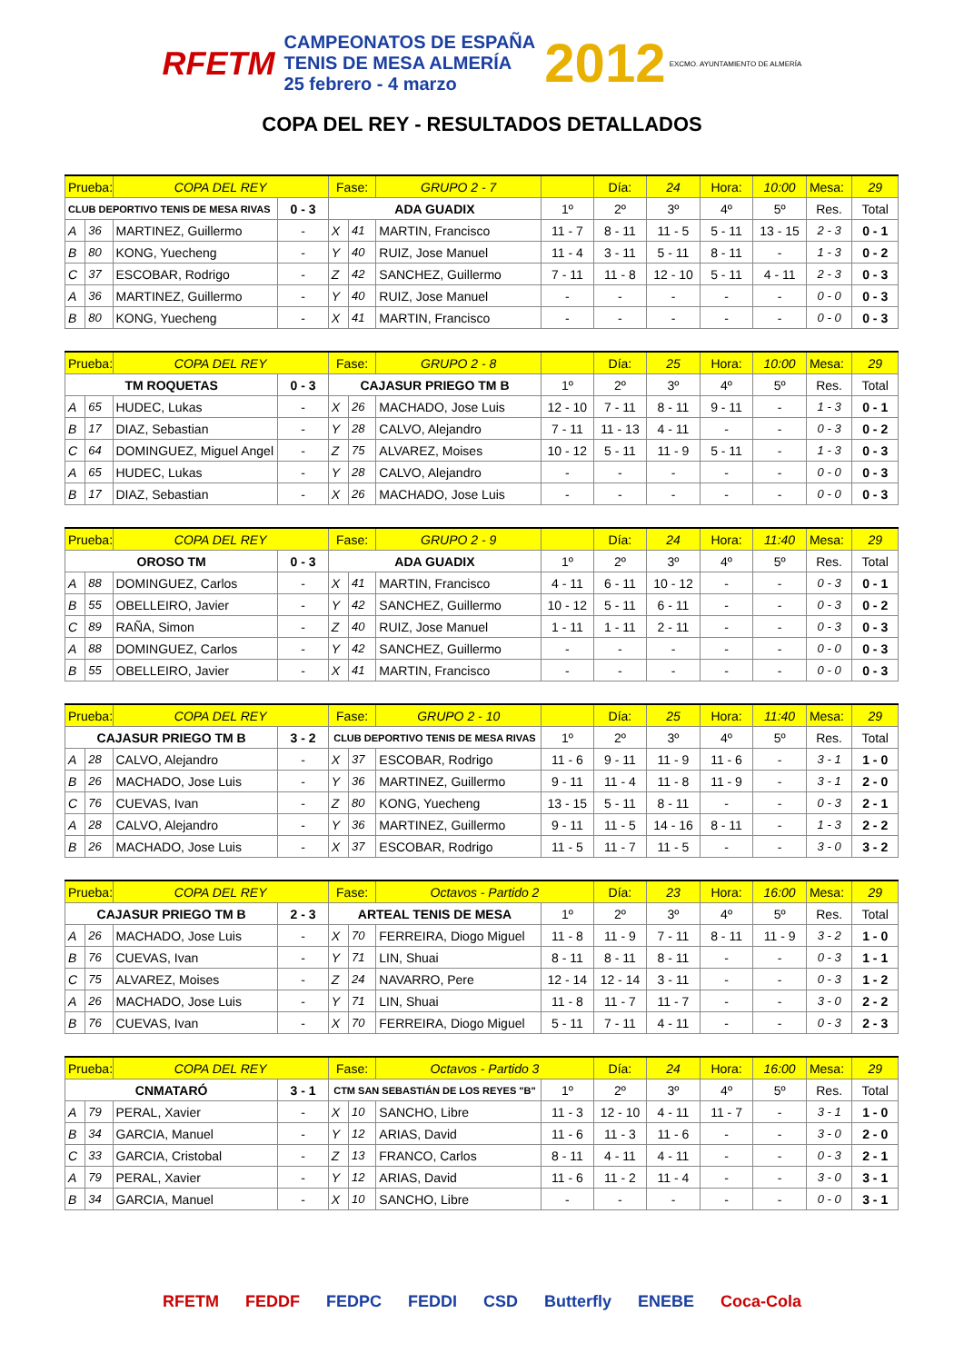RFETM CAMPEONATOS DE ESPAÑA
TENIS DE MESA ALMERÍA
25 febrero - 4 marzo 2012 EXCMO. AYUNTAMIENTO DE ALMERÍA
COPA DEL REY - RESULTADOS DETALLADOS
| Prueba: | | COPA DEL REY | | Fase: | | GRUPO 2 - 7 | | Día: | 24 | Hora: | 10:00 | Mesa: | 29 |
| CLUB DEPORTIVO TENIS DE MESA RIVAS | | | 0 - 3 | ADA GUADIX | | | 1º | 2º | 3º | 4º | 5º | Res. | Total |
| A | 36 | MARTINEZ, Guillermo | - | X | 41 | MARTIN, Francisco | 11 - 7 | 8 - 11 | 11 - 5 | 5 - 11 | 13 - 15 | 2 - 3 | 0 - 1 |
| B | 80 | KONG, Yuecheng | - | Y | 40 | RUIZ, Jose Manuel | 11 - 4 | 3 - 11 | 5 - 11 | 8 - 11 | - | 1 - 3 | 0 - 2 |
| C | 37 | ESCOBAR, Rodrigo | - | Z | 42 | SANCHEZ, Guillermo | 7 - 11 | 11 - 8 | 12 - 10 | 5 - 11 | 4 - 11 | 2 - 3 | 0 - 3 |
| A | 36 | MARTINEZ, Guillermo | - | Y | 40 | RUIZ, Jose Manuel | - | - | - | - | - | 0 - 0 | 0 - 3 |
| B | 80 | KONG, Yuecheng | - | X | 41 | MARTIN, Francisco | - | - | - | - | - | 0 - 0 | 0 - 3 |
| Prueba: | | COPA DEL REY | | Fase: | | GRUPO 2 - 8 | | Día: | 25 | Hora: | 10:00 | Mesa: | 29 |
| TM ROQUETAS | | | 0 - 3 | CAJASUR PRIEGO TM B | | | 1º | 2º | 3º | 4º | 5º | Res. | Total |
| A | 65 | HUDEC, Lukas | - | X | 26 | MACHADO, Jose Luis | 12 - 10 | 7 - 11 | 8 - 11 | 9 - 11 | - | 1 - 3 | 0 - 1 |
| B | 17 | DIAZ, Sebastian | - | Y | 28 | CALVO, Alejandro | 7 - 11 | 11 - 13 | 4 - 11 | - | - | 0 - 3 | 0 - 2 |
| C | 64 | DOMINGUEZ, Miguel Angel | - | Z | 75 | ALVAREZ, Moises | 10 - 12 | 5 - 11 | 11 - 9 | 5 - 11 | - | 1 - 3 | 0 - 3 |
| A | 65 | HUDEC, Lukas | - | Y | 28 | CALVO, Alejandro | - | - | - | - | - | 0 - 0 | 0 - 3 |
| B | 17 | DIAZ, Sebastian | - | X | 26 | MACHADO, Jose Luis | - | - | - | - | - | 0 - 0 | 0 - 3 |
| Prueba: | | COPA DEL REY | | Fase: | | GRUPO 2 - 9 | | Día: | 24 | Hora: | 11:40 | Mesa: | 29 |
| OROSO TM | | | 0 - 3 | ADA GUADIX | | | 1º | 2º | 3º | 4º | 5º | Res. | Total |
| A | 88 | DOMINGUEZ, Carlos | - | X | 41 | MARTIN, Francisco | 4 - 11 | 6 - 11 | 10 - 12 | - | - | 0 - 3 | 0 - 1 |
| B | 55 | OBELLEIRO, Javier | - | Y | 42 | SANCHEZ, Guillermo | 10 - 12 | 5 - 11 | 6 - 11 | - | - | 0 - 3 | 0 - 2 |
| C | 89 | RAÑA, Simon | - | Z | 40 | RUIZ, Jose Manuel | 1 - 11 | 1 - 11 | 2 - 11 | - | - | 0 - 3 | 0 - 3 |
| A | 88 | DOMINGUEZ, Carlos | - | Y | 42 | SANCHEZ, Guillermo | - | - | - | - | - | 0 - 0 | 0 - 3 |
| B | 55 | OBELLEIRO, Javier | - | X | 41 | MARTIN, Francisco | - | - | - | - | - | 0 - 0 | 0 - 3 |
| Prueba: | | COPA DEL REY | | Fase: | | GRUPO 2 - 10 | | Día: | 25 | Hora: | 11:40 | Mesa: | 29 |
| CAJASUR PRIEGO TM B | | | 3 - 2 | CLUB DEPORTIVO TENIS DE MESA RIVAS | | | 1º | 2º | 3º | 4º | 5º | Res. | Total |
| A | 28 | CALVO, Alejandro | - | X | 37 | ESCOBAR, Rodrigo | 11 - 6 | 9 - 11 | 11 - 9 | 11 - 6 | - | 3 - 1 | 1 - 0 |
| B | 26 | MACHADO, Jose Luis | - | Y | 36 | MARTINEZ, Guillermo | 9 - 11 | 11 - 4 | 11 - 8 | 11 - 9 | - | 3 - 1 | 2 - 0 |
| C | 76 | CUEVAS, Ivan | - | Z | 80 | KONG, Yuecheng | 13 - 15 | 5 - 11 | 8 - 11 | - | - | 0 - 3 | 2 - 1 |
| A | 28 | CALVO, Alejandro | - | Y | 36 | MARTINEZ, Guillermo | 9 - 11 | 11 - 5 | 14 - 16 | 8 - 11 | - | 1 - 3 | 2 - 2 |
| B | 26 | MACHADO, Jose Luis | - | X | 37 | ESCOBAR, Rodrigo | 11 - 5 | 11 - 7 | 11 - 5 | - | - | 3 - 0 | 3 - 2 |
| Prueba: | | COPA DEL REY | | Fase: | | Octavos - Partido 2 | | Día: | 23 | Hora: | 16:00 | Mesa: | 29 |
| CAJASUR PRIEGO TM B | | | 2 - 3 | ARTEAL TENIS DE MESA | | | 1º | 2º | 3º | 4º | 5º | Res. | Total |
| A | 26 | MACHADO, Jose Luis | - | X | 70 | FERREIRA, Diogo Miguel | 11 - 8 | 11 - 9 | 7 - 11 | 8 - 11 | 11 - 9 | 3 - 2 | 1 - 0 |
| B | 76 | CUEVAS, Ivan | - | Y | 71 | LIN, Shuai | 8 - 11 | 8 - 11 | 8 - 11 | - | - | 0 - 3 | 1 - 1 |
| C | 75 | ALVAREZ, Moises | - | Z | 24 | NAVARRO, Pere | 12 - 14 | 12 - 14 | 3 - 11 | - | - | 0 - 3 | 1 - 2 |
| A | 26 | MACHADO, Jose Luis | - | Y | 71 | LIN, Shuai | 11 - 8 | 11 - 7 | 11 - 7 | - | - | 3 - 0 | 2 - 2 |
| B | 76 | CUEVAS, Ivan | - | X | 70 | FERREIRA, Diogo Miguel | 5 - 11 | 7 - 11 | 4 - 11 | - | - | 0 - 3 | 2 - 3 |
| Prueba: | | COPA DEL REY | | Fase: | | Octavos - Partido 3 | | Día: | 24 | Hora: | 16:00 | Mesa: | 29 |
| CNMATARÓ | | | 3 - 1 | CTM SAN SEBASTIÁN DE LOS REYES "B" | | | 1º | 2º | 3º | 4º | 5º | Res. | Total |
| A | 79 | PERAL, Xavier | - | X | 10 | SANCHO, Libre | 11 - 3 | 12 - 10 | 4 - 11 | 11 - 7 | - | 3 - 1 | 1 - 0 |
| B | 34 | GARCIA, Manuel | - | Y | 12 | ARIAS, David | 11 - 6 | 11 - 3 | 11 - 6 | - | - | 3 - 0 | 2 - 0 |
| C | 33 | GARCIA, Cristobal | - | Z | 13 | FRANCO, Carlos | 8 - 11 | 4 - 11 | 4 - 11 | - | - | 0 - 3 | 2 - 1 |
| A | 79 | PERAL, Xavier | - | Y | 12 | ARIAS, David | 11 - 6 | 11 - 2 | 11 - 4 | - | - | 3 - 0 | 3 - 1 |
| B | 34 | GARCIA, Manuel | - | X | 10 | SANCHO, Libre | - | - | - | - | - | 0 - 0 | 3 - 1 |
RFETM FEDDF FEDPC FEDDI CSD Butterfly ENEBE Coca-Cola